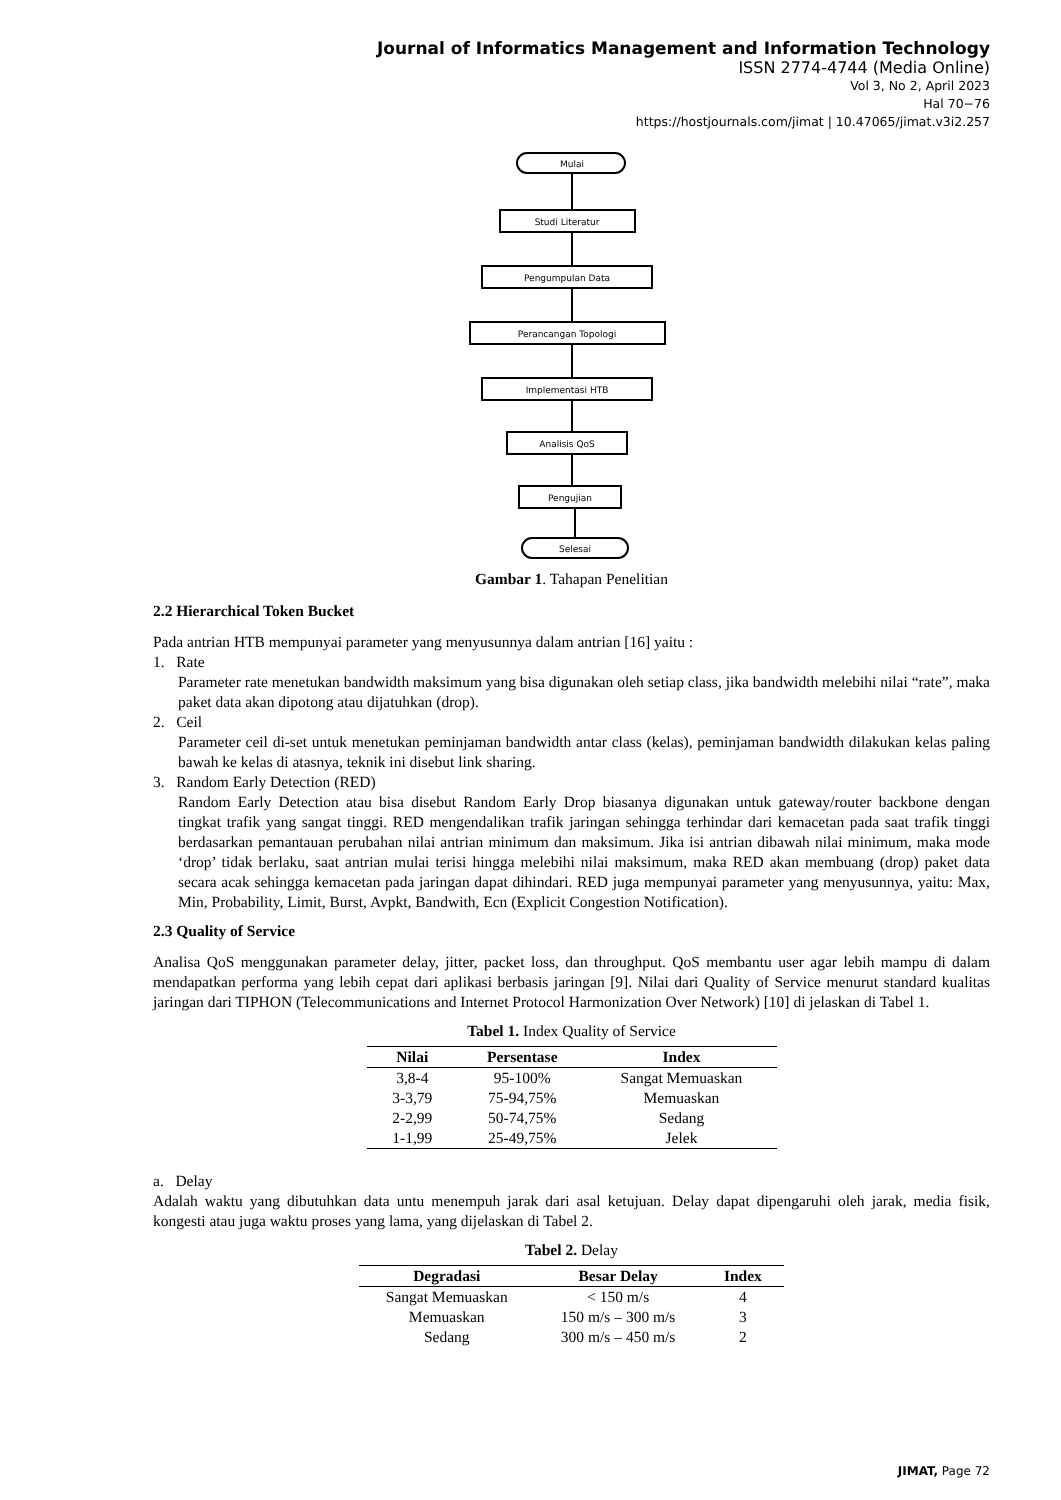Journal of Informatics Management and Information Technology
ISSN 2774-4744 (Media Online)
Vol 3, No 2, April 2023
Hal 70−76
https://hostjournals.com/jimat | 10.47065/jimat.v3i2.257
Mulai
Studi Literatur
Pengumpulan Data
Perancangan Topologi
Implementasi HTB
Analisis QoS
Pengujian
Selesai
Gambar 1. Tahapan Penelitian
2.2 Hierarchical Token Bucket
Pada antrian HTB mempunyai parameter yang menyusunnya dalam antrian [16] yaitu :
1. Rate
Parameter rate menetukan bandwidth maksimum yang bisa digunakan oleh setiap class, jika bandwidth melebihi nilai “rate”, maka paket data akan dipotong atau dijatuhkan (drop).
2. Ceil
Parameter ceil di-set untuk menetukan peminjaman bandwidth antar class (kelas), peminjaman bandwidth dilakukan kelas paling bawah ke kelas di atasnya, teknik ini disebut link sharing.
3. Random Early Detection (RED)
Random Early Detection atau bisa disebut Random Early Drop biasanya digunakan untuk gateway/router backbone dengan tingkat trafik yang sangat tinggi. RED mengendalikan trafik jaringan sehingga terhindar dari kemacetan pada saat trafik tinggi berdasarkan pemantauan perubahan nilai antrian minimum dan maksimum. Jika isi antrian dibawah nilai minimum, maka mode ‘drop’ tidak berlaku, saat antrian mulai terisi hingga melebihi nilai maksimum, maka RED akan membuang (drop) paket data secara acak sehingga kemacetan pada jaringan dapat dihindari. RED juga mempunyai parameter yang menyusunnya, yaitu: Max, Min, Probability, Limit, Burst, Avpkt, Bandwith, Ecn (Explicit Congestion Notification).
2.3 Quality of Service
Analisa QoS menggunakan parameter delay, jitter, packet loss, dan throughput. QoS membantu user agar lebih mampu di dalam mendapatkan performa yang lebih cepat dari aplikasi berbasis jaringan [9]. Nilai dari Quality of Service menurut standard kualitas jaringan dari TIPHON (Telecommunications and Internet Protocol Harmonization Over Network) [10] di jelaskan di Tabel 1.
Tabel 1. Index Quality of Service
| Nilai | Persentase | Index |
| --- | --- | --- |
| 3,8-4 | 95-100% | Sangat Memuaskan |
| 3-3,79 | 75-94,75% | Memuaskan |
| 2-2,99 | 50-74,75% | Sedang |
| 1-1,99 | 25-49,75% | Jelek |
a. Delay
Adalah waktu yang dibutuhkan data untu menempuh jarak dari asal ketujuan. Delay dapat dipengaruhi oleh jarak, media fisik, kongesti atau juga waktu proses yang lama, yang dijelaskan di Tabel 2.
Tabel 2. Delay
| Degradasi | Besar Delay | Index |
| --- | --- | --- |
| Sangat Memuaskan | < 150 m/s | 4 |
| Memuaskan | 150 m/s – 300 m/s | 3 |
| Sedang | 300 m/s – 450 m/s | 2 |
JIMAT, Page 72